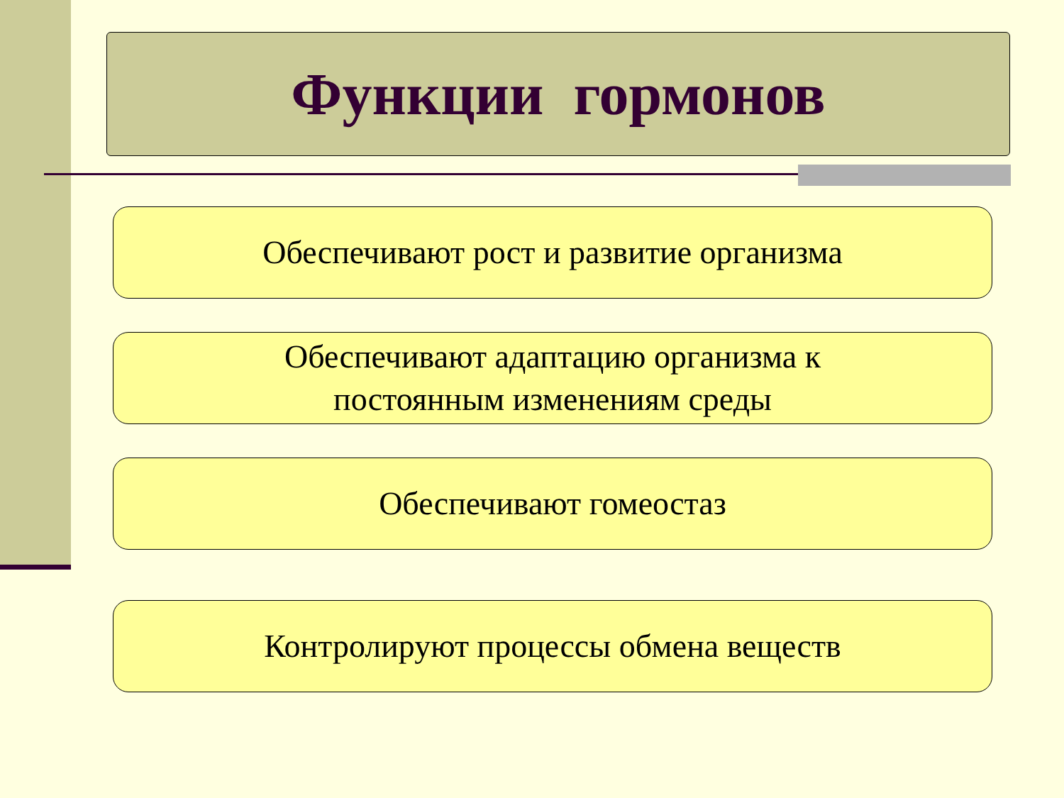Функции гормонов
Обеспечивают рост и развитие организма
Обеспечивают адаптацию организма к
постоянным изменениям среды
Обеспечивают гомеостаз
Контролируют процессы обмена веществ